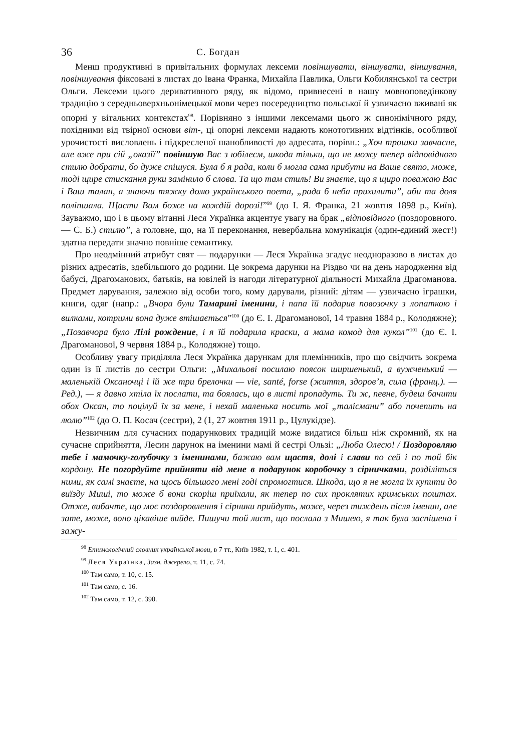36 С. Богдан
Менш продуктивні в привітальних формулах лексеми повіншувати, віншувати, віншування, повіншування фіксовані в листах до Івана Франка, Михайла Павлика, Ольги Кобилянської та сестри Ольги. Лексеми цього деривативного ряду, як відомо, привнесені в нашу мовноповедінкову традицію з середньоверхньонімецької мови через посередництво польської й узвичаєно вживані як опорні у вітальних контекстах<sup>98</sup>. Порівняно з іншими лексемами цього ж синонімічного ряду, похідними від твірної основи віт-, ці опорні лексеми надають конототивних відтінків, особливої урочистості висловлень і підкресленої шанобливості до адресата, порівн.: „Хоч трошки завчасне, але вже при сій „оказії” повіншую Вас з юбілеєм, шкода тільки, що не можу тепер відповідного стилю добрати, бо дуже спішуся. Була б я рада, коли б могла сама прибути на Ваше свято, може, тоді щире стискання руки замінило б слова. Та що там стиль! Ви знаєте, що я щиро поважаю Вас і Ваш талан, а знаючи тяжку долю українського поета, „рада б неба прихилити”, аби та доля поліпшала. Щасти Вам боже на кождій дорозі!”<sup>99</sup> (до І. Я. Франка, 21 жовтня 1898 р., Київ). Зауважмо, що і в цьому вітанні Леся Українка акцентує увагу на брак „відповідного (поздоровного. — С. Б.) стилю”, а головне, що, на її переконання, невербальна комунікація (один-єдиний жест!) здатна передати значно повніше семантику.
Про неодмінний атрибут свят — подарунки — Леся Українка згадує неодноразово в листах до різних адресатів, здебільшого до родини. Це зокрема дарунки на Різдво чи на день народження від бабусі, Драгоманових, батьків, на ювілей із нагоди літературної діяльності Михайла Драгоманова. Предмет дарування, залежно від особи того, кому дарували, різний: дітям — узвичаєно іграшки, книги, одяг (напр.: „Вчора були Тамарині іменини, і папа їй подарив повозочку з лопаткою і вилками, котрими вона дуже втішається”<sup>100</sup> (до Є. І. Драгоманової, 14 травня 1884 р., Колодяжне); „Позавчора було Лілі рождение, і я їй подарила краски, а мама комод для кукол”<sup>101</sup> (до Є. І. Драгоманової, 9 червня 1884 р., Колодяжне) тощо.
Особливу увагу приділяла Леся Українка дарункам для племінників, про що свідчить зокрема один із її листів до сестри Ольги: „Михальові посилаю поясок ширшенький, а вужченький — маленькій Оксаночці і їй же три брелочки — vie, santé, forse (життя, здоров’я, сила (франц.). — Ред.), — я давно хтіла їх послати, та боялась, що в листі пропадуть. Ти ж, певне, будеш бачити обох Оксан, то поцілуй їх за мене, і нехай маленька носить мої „талісмани” або почепить на люлю”<sup>102</sup> (до О. П. Косач (сестри), 2 (1, 27 жовтня 1911 р., Цулукідзе).
Незвичним для сучасних подарункових традицій може видатися більш ніж скромний, як на сучасне сприйняття, Лесин дарунок на іменини мамі й сестрі Ользі: „Люба Олесю! / Поздоровляю тебе і мамочку-голубочку з іменинами, бажаю вам щастя, долі і слави по сей і по той бік кордону. Не погордуйте прийняти від мене в подарунок коробочку з сірничками, розділіться ними, як самі знаєте, на щось більшого мені годі спромогтися. Шкода, що я не могла їх купити до виїзду Миші, то може б вони скоріш приїхали, як тепер по сих проклятих кримських поштах. Отже, вибачте, що моє поздоровлення і сірники прийдуть, може, через тиждень після іменин, але зате, може, воно цікавіше вийде. Пишучи той лист, що послала з Мишею, я так була заспішена і зажу-
<sup>98</sup> Етимологічний словник української мови, в 7 тт., Київ 1982, т. 1, с. 401.
<sup>99</sup> Леся Українка, Зазн. джерело, т. 11, с. 74.
<sup>100</sup> Там само, т. 10, с. 15.
<sup>101</sup> Там само, с. 16.
<sup>102</sup> Там само, т. 12, с. 390.